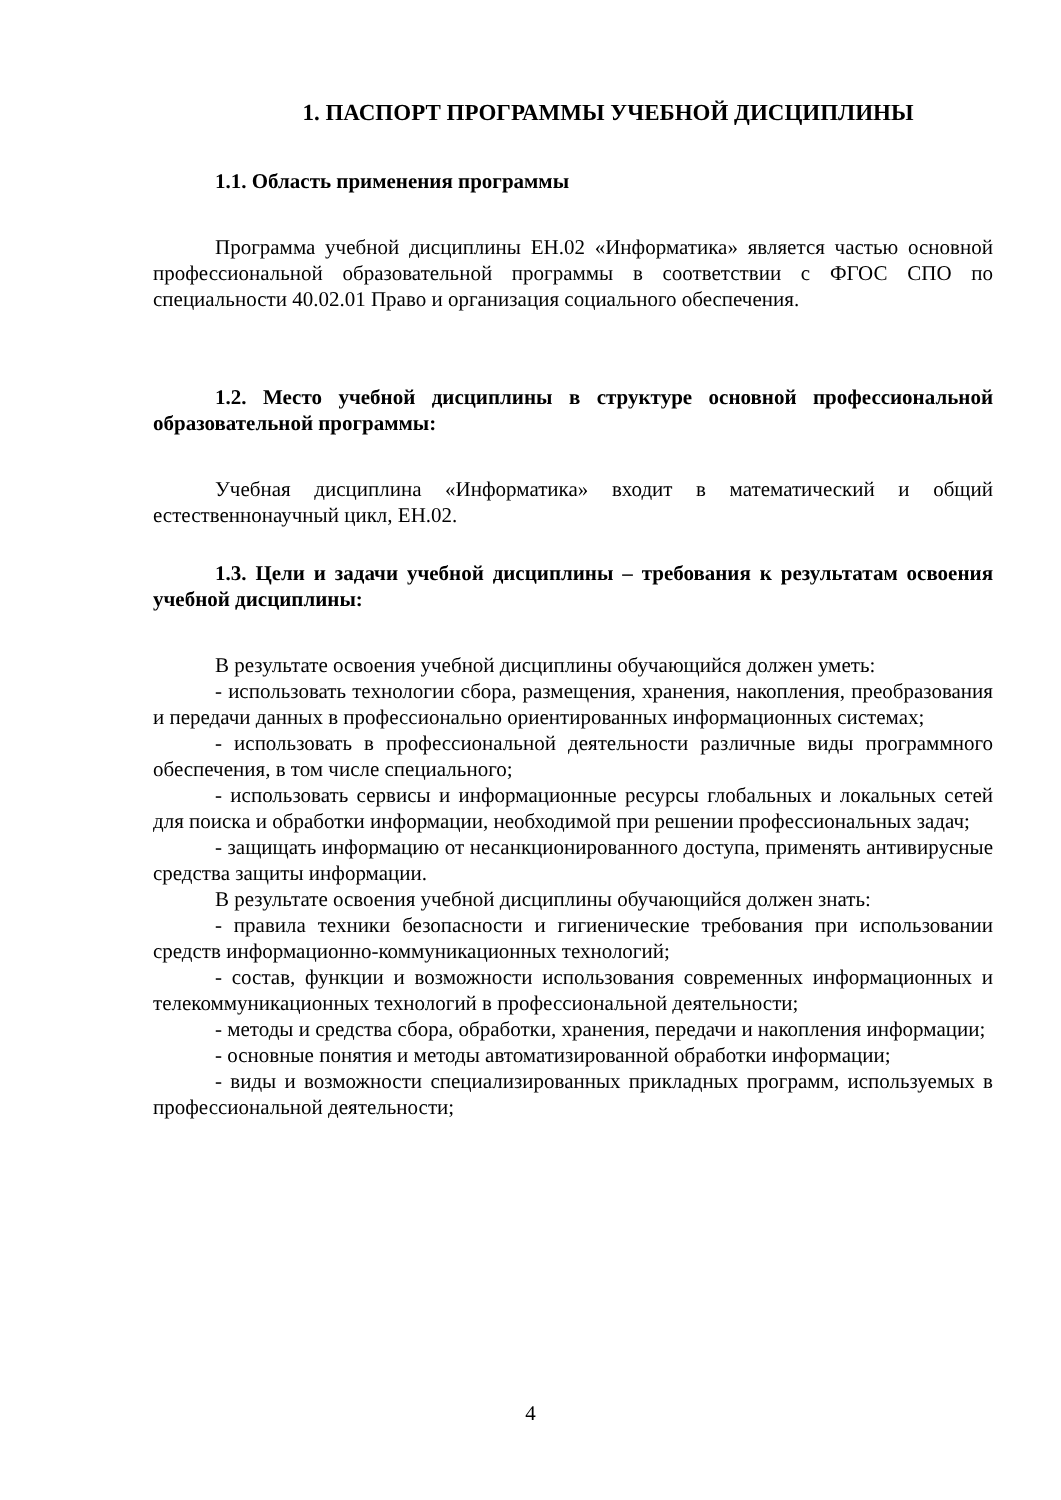1. ПАСПОРТ ПРОГРАММЫ УЧЕБНОЙ ДИСЦИПЛИНЫ
1.1. Область применения программы
Программа учебной дисциплины ЕН.02 «Информатика» является частью основной профессиональной образовательной программы в соответствии с ФГОС СПО по специальности 40.02.01 Право и организация социального обеспечения.
1.2. Место учебной дисциплины в структуре основной профессиональной образовательной программы:
Учебная дисциплина «Информатика» входит в математический и общий естественнонаучный цикл, ЕН.02.
1.3. Цели и задачи учебной дисциплины – требования к результатам освоения учебной дисциплины:
В результате освоения учебной дисциплины обучающийся должен уметь:
- использовать технологии сбора, размещения, хранения, накопления, преобразования и передачи данных в профессионально ориентированных информационных системах;
- использовать в профессиональной деятельности различные виды программного обеспечения, в том числе специального;
- использовать сервисы и информационные ресурсы глобальных и локальных сетей для поиска и обработки информации, необходимой при решении профессиональных задач;
- защищать информацию от несанкционированного доступа, применять антивирусные средства защиты информации.
В результате освоения учебной дисциплины обучающийся должен знать:
- правила техники безопасности и гигиенические требования при использовании средств информационно-коммуникационных технологий;
- состав, функции и возможности использования современных информационных и телекоммуникационных технологий в профессиональной деятельности;
- методы и средства сбора, обработки, хранения, передачи и накопления информации;
- основные понятия и методы автоматизированной обработки информации;
- виды и возможности специализированных прикладных программ, используемых в профессиональной деятельности;
4